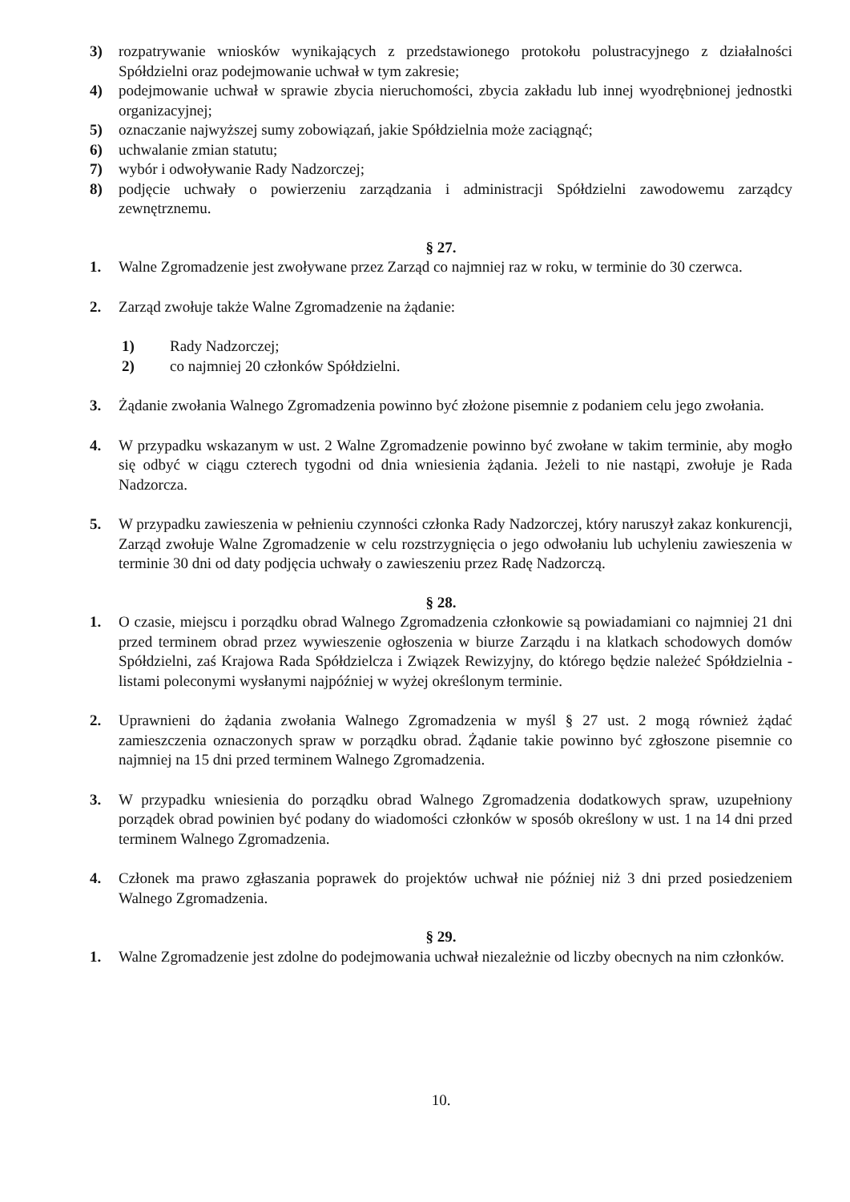3) rozpatrywanie wniosków wynikających z przedstawionego protokołu polustracyjnego z działalności Spółdzielni oraz podejmowanie uchwał w tym zakresie;
4) podejmowanie uchwał w sprawie zbycia nieruchomości, zbycia zakładu lub innej wyodrębnionej jednostki organizacyjnej;
5) oznaczanie najwyższej sumy zobowiązań, jakie Spółdzielnia może zaciągnąć;
6) uchwalanie zmian statutu;
7) wybór i odwoływanie Rady Nadzorczej;
8) podjęcie uchwały o powierzeniu zarządzania i administracji Spółdzielni zawodowemu zarządcy zewnętrznemu.
§ 27.
1. Walne Zgromadzenie jest zwoływane przez Zarząd co najmniej raz w roku, w terminie do 30 czerwca.
2. Zarząd zwołuje także Walne Zgromadzenie na żądanie:
1) Rady Nadzorczej;
2) co najmniej 20 członków Spółdzielni.
3. Żądanie zwołania Walnego Zgromadzenia powinno być złożone pisemnie z podaniem celu jego zwołania.
4. W przypadku wskazanym w ust. 2 Walne Zgromadzenie powinno być zwołane w takim terminie, aby mogło się odbyć w ciągu czterech tygodni od dnia wniesienia żądania. Jeżeli to nie nastąpi, zwołuje je Rada Nadzorcza.
5. W przypadku zawieszenia w pełnieniu czynności członka Rady Nadzorczej, który naruszył zakaz konkurencji, Zarząd zwołuje Walne Zgromadzenie w celu rozstrzygnięcia o jego odwołaniu lub uchyleniu zawieszenia w terminie 30 dni od daty podjęcia uchwały o zawieszeniu przez Radę Nadzorczą.
§ 28.
1. O czasie, miejscu i porządku obrad Walnego Zgromadzenia członkowie są powiadamiani co najmniej 21 dni przed terminem obrad przez wywieszenie ogłoszenia w biurze Zarządu i na klatkach schodowych domów Spółdzielni, zaś Krajowa Rada Spółdzielcza i Związek Rewizyjny, do którego będzie należeć Spółdzielnia - listami poleconymi wysłanymi najpóźniej w wyżej określonym terminie.
2. Uprawnieni do żądania zwołania Walnego Zgromadzenia w myśl § 27 ust. 2 mogą również żądać zamieszczenia oznaczonych spraw w porządku obrad. Żądanie takie powinno być zgłoszone pisemnie co najmniej na 15 dni przed terminem Walnego Zgromadzenia.
3. W przypadku wniesienia do porządku obrad Walnego Zgromadzenia dodatkowych spraw, uzupełniony porządek obrad powinien być podany do wiadomości członków w sposób określony w ust. 1 na 14 dni przed terminem Walnego Zgromadzenia.
4. Członek ma prawo zgłaszania poprawek do projektów uchwał nie później niż 3 dni przed posiedzeniem Walnego Zgromadzenia.
§ 29.
1. Walne Zgromadzenie jest zdolne do podejmowania uchwał niezależnie od liczby obecnych na nim członków.
10.